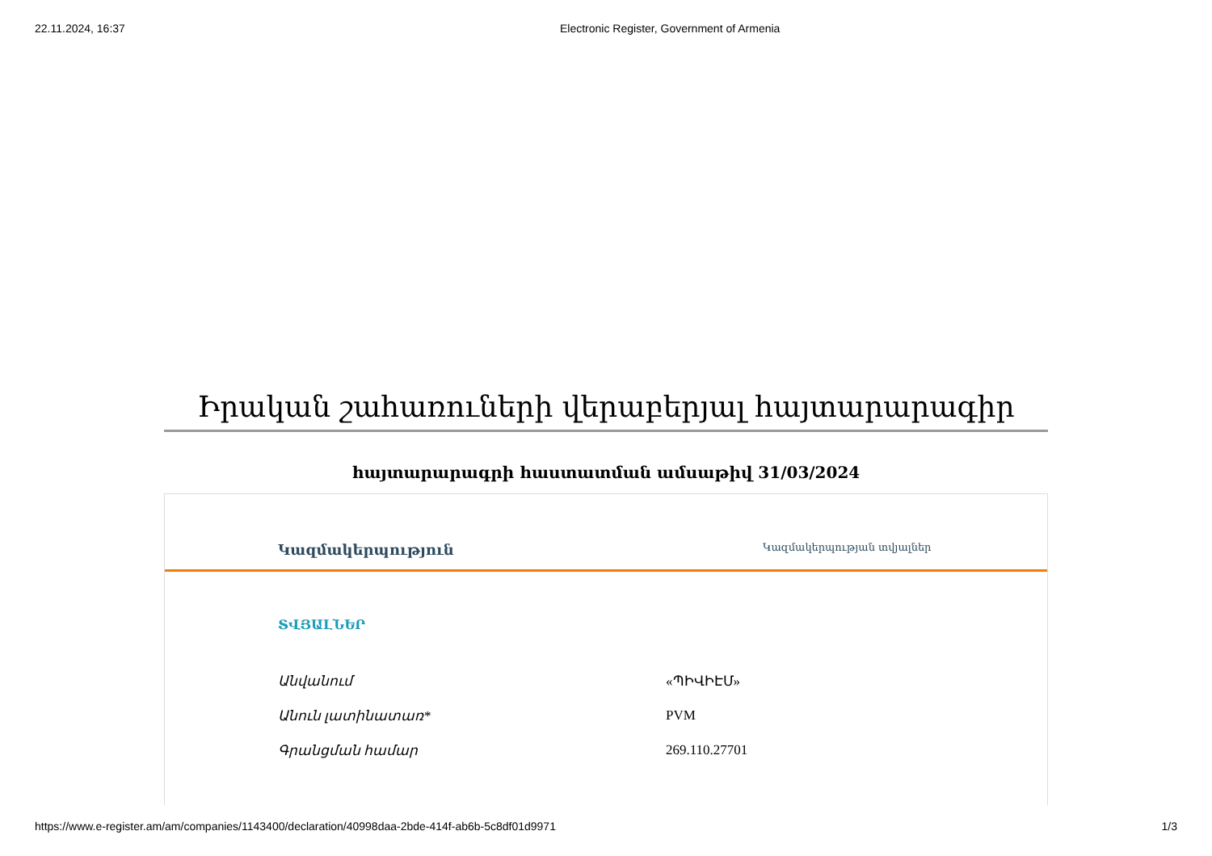22.11.2024, 16:37 Electronic Register, Government of Armenia
Իրական շահառուների վերաբերյալ հայտարարագիր
հայտարարագրի հաստատման ամսաթիվ 31/03/2024
Կազմակերպություն Կազմակերպության տվյալներ
ՏՎՅԱԼՆԵՐ
Անվանում «ՊԻՎԻԷՄ»
Անուն լատինատառ* PVM
Գրանցման համար 269.110.27701
https://www.e-register.am/am/companies/1143400/declaration/40998daa-2bde-414f-ab6b-5c8df01d9971 1/3